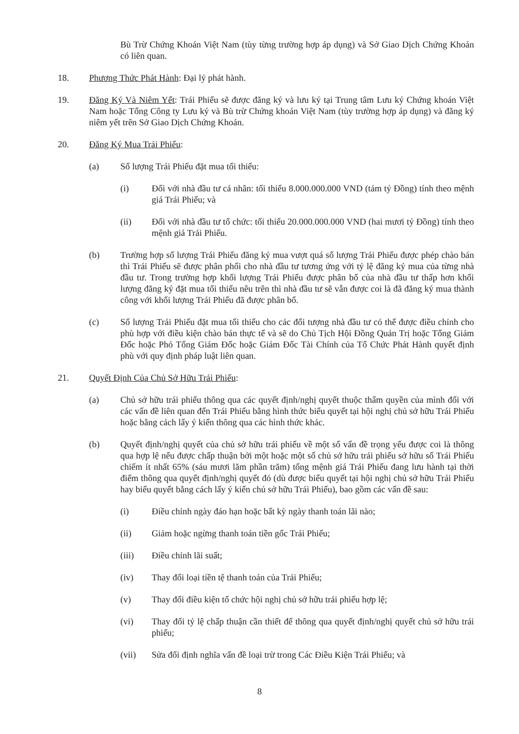Bù Trừ Chứng Khoán Việt Nam (tùy từng trường hợp áp dụng) và Sở Giao Dịch Chứng Khoán có liên quan.
18. Phương Thức Phát Hành: Đại lý phát hành.
19. Đăng Ký Và Niêm Yết: Trái Phiếu sẽ được đăng ký và lưu ký tại Trung tâm Lưu ký Chứng khoán Việt Nam hoặc Tổng Công ty Lưu ký và Bù trừ Chứng khoán Việt Nam (tùy trường hợp áp dụng) và đăng ký niêm yết trên Sở Giao Dịch Chứng Khoán.
20. Đăng Ký Mua Trái Phiếu:
(a) Số lượng Trái Phiếu đặt mua tối thiểu:
(i) Đối với nhà đầu tư cá nhân: tối thiểu 8.000.000.000 VND (tám tỷ Đồng) tính theo mệnh giá Trái Phiếu; và
(ii) Đối với nhà đầu tư tổ chức: tối thiểu 20.000.000.000 VND (hai mươi tỷ Đồng) tính theo mệnh giá Trái Phiếu.
(b) Trường hợp số lượng Trái Phiếu đăng ký mua vượt quá số lượng Trái Phiếu được phép chào bán thì Trái Phiếu sẽ được phân phối cho nhà đầu tư tương ứng với tỷ lệ đăng ký mua của từng nhà đầu tư. Trong trường hợp khối lượng Trái Phiếu được phân bổ của nhà đầu tư thấp hơn khối lượng đăng ký đặt mua tối thiểu nêu trên thì nhà đầu tư sẽ vẫn được coi là đã đăng ký mua thành công với khối lượng Trái Phiếu đã được phân bổ.
(c) Số lượng Trái Phiếu đặt mua tối thiểu cho các đối tượng nhà đầu tư có thể được điều chỉnh cho phù hợp với điều kiện chào bán thực tế và sẽ do Chủ Tịch Hội Đồng Quản Trị hoặc Tổng Giám Đốc hoặc Phó Tổng Giám Đốc hoặc Giám Đốc Tài Chính của Tổ Chức Phát Hành quyết định phù với quy định pháp luật liên quan.
21. Quyết Định Của Chủ Sở Hữu Trái Phiếu:
(a) Chủ sở hữu trái phiếu thông qua các quyết định/nghị quyết thuộc thẩm quyền của mình đối với các vấn đề liên quan đến Trái Phiếu bằng hình thức biểu quyết tại hội nghị chủ sở hữu Trái Phiếu hoặc bằng cách lấy ý kiến thông qua các hình thức khác.
(b) Quyết định/nghị quyết của chủ sở hữu trái phiếu về một số vấn đề trọng yếu được coi là thông qua hợp lệ nếu được chấp thuận bởi một hoặc một số chủ sở hữu trái phiếu sở hữu số Trái Phiếu chiếm ít nhất 65% (sáu mươi lăm phần trăm) tổng mệnh giá Trái Phiếu đang lưu hành tại thời điểm thông qua quyết định/nghị quyết đó (dù được biểu quyết tại hội nghị chủ sở hữu Trái Phiếu hay biểu quyết bằng cách lấy ý kiến chủ sở hữu Trái Phiếu), bao gồm các vấn đề sau:
(i) Điều chỉnh ngày đáo hạn hoặc bất kỳ ngày thanh toán lãi nào;
(ii) Giảm hoặc ngừng thanh toán tiền gốc Trái Phiếu;
(iii) Điều chỉnh lãi suất;
(iv) Thay đổi loại tiền tệ thanh toán của Trái Phiếu;
(v) Thay đổi điều kiện tổ chức hội nghị chủ sở hữu trái phiếu hợp lệ;
(vi) Thay đổi tỷ lệ chấp thuận cần thiết để thông qua quyết định/nghị quyết chủ sở hữu trái phiếu;
(vii) Sửa đổi định nghĩa vấn đề loại trừ trong Các Điều Kiện Trái Phiếu; và
8